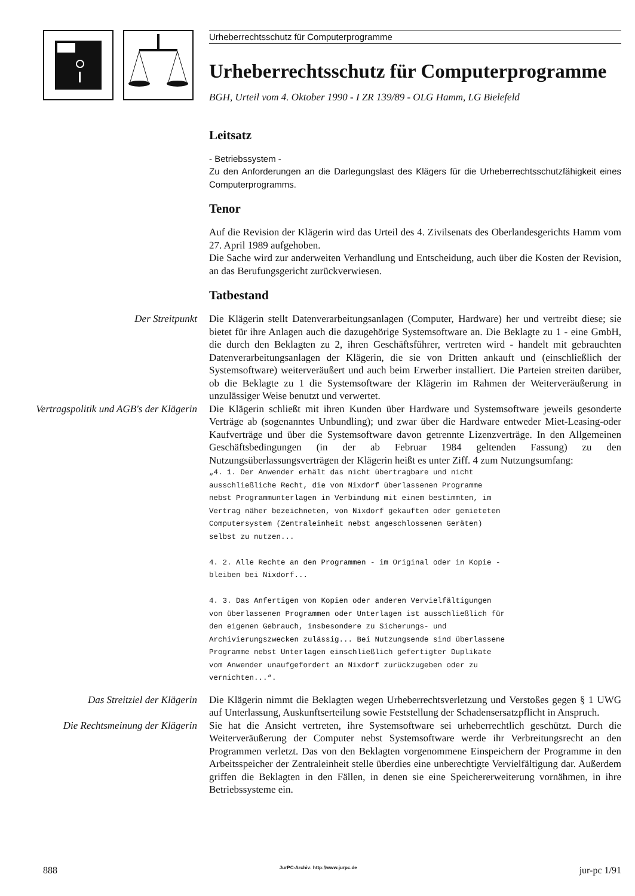Urheberrechtsschutz für Computerprogramme
Urheberrechtsschutz für Computerprogramme
BGH, Urteil vom 4. Oktober 1990 - I ZR 139/89 - OLG Hamm, LG Bielefeld
Leitsatz
- Betriebssystem -
Zu den Anforderungen an die Darlegungslast des Klägers für die Urheberrechtsschutzfähigkeit eines Computerprogramms.
Tenor
Auf die Revision der Klägerin wird das Urteil des 4. Zivilsenats des Oberlandesgerichts Hamm vom 27. April 1989 aufgehoben.
Die Sache wird zur anderweiten Verhandlung und Entscheidung, auch über die Kosten der Revision, an das Berufungsgericht zurückverwiesen.
Tatbestand
Der Streitpunkt Die Klägerin stellt Datenverarbeitungsanlagen (Computer, Hardware) her und vertreibt diese; sie bietet für ihre Anlagen auch die dazugehörige Systemsoftware an. Die Beklagte zu 1 - eine GmbH, die durch den Beklagten zu 2, ihren Geschäftsführer, vertreten wird - handelt mit gebrauchten Datenverarbeitungsanlagen der Klägerin, die sie von Dritten ankauft und (einschließlich der Systemsoftware) weiterveräußert und auch beim Erwerber installiert. Die Parteien streiten darüber, ob die Beklagte zu 1 die Systemsoftware der Klägerin im Rahmen der Weiterveräußerung in unzulässiger Weise benutzt und verwertet.
Vertragspolitik und AGB's der Klägerin
Die Klägerin schließt mit ihren Kunden über Hardware und Systemsoftware jeweils gesonderte Verträge ab (sogenanntes Unbundling); und zwar über die Hardware entweder Miet-Leasing-oder Kaufverträge und über die Systemsoftware davon getrennte Lizenzverträge. In den Allgemeinen Geschäftsbedingungen (in der ab Februar 1984 geltenden Fassung) zu den Nutzungsüberlassungsverträgen der Klägerin heißt es unter Ziff. 4 zum Nutzungsumfang:
„4. 1. Der Anwender erhält das nicht übertragbare und nicht
ausschließliche Recht, die von Nixdorf überlassenen Programme
nebst Programmunterlagen in Verbindung mit einem bestimmten, im
Vertrag näher bezeichneten, von Nixdorf gekauften oder gemieteten
Computersystem (Zentraleinheit nebst angeschlossenen Geräten)
selbst zu nutzen...

4. 2. Alle Rechte an den Programmen - im Original oder in Kopie -
bleiben bei Nixdorf...

4. 3. Das Anfertigen von Kopien oder anderen Vervielfältigungen
von überlassenen Programmen oder Unterlagen ist ausschließlich für
den eigenen Gebrauch, insbesondere zu Sicherungs- und
Archivierungszwecken zulässig... Bei Nutzungsende sind überlassene
Programme nebst Unterlagen einschließlich gefertigter Duplikate
vom Anwender unaufgefordert an Nixdorf zurückzugeben oder zu
vernichten...“.
Das Streitziel der Klägerin Die Klägerin nimmt die Beklagten wegen Urheberrechtsverletzung und Verstoßes gegen § 1 UWG auf Unterlassung, Auskunftserteilung sowie Feststellung der Schadensersatzpflicht in Anspruch.
Die Rechtsmeinung der Klägerin Sie hat die Ansicht vertreten, ihre Systemsoftware sei urheberrechtlich geschützt. Durch die Weiterveräußerung der Computer nebst Systemsoftware werde ihr Verbreitungsrecht an den Programmen verletzt. Das von den Beklagten vorgenommene Einspeichern der Programme in den Arbeitsspeicher der Zentraleinheit stelle überdies eine unberechtigte Vervielfältigung dar. Außerdem griffen die Beklagten in den Fällen, in denen sie eine Speichererweiterung vornähmen, in ihre Betriebssysteme ein.
888 JurPC-Archiv: http://www.jurpc.de jur-pc 1/91